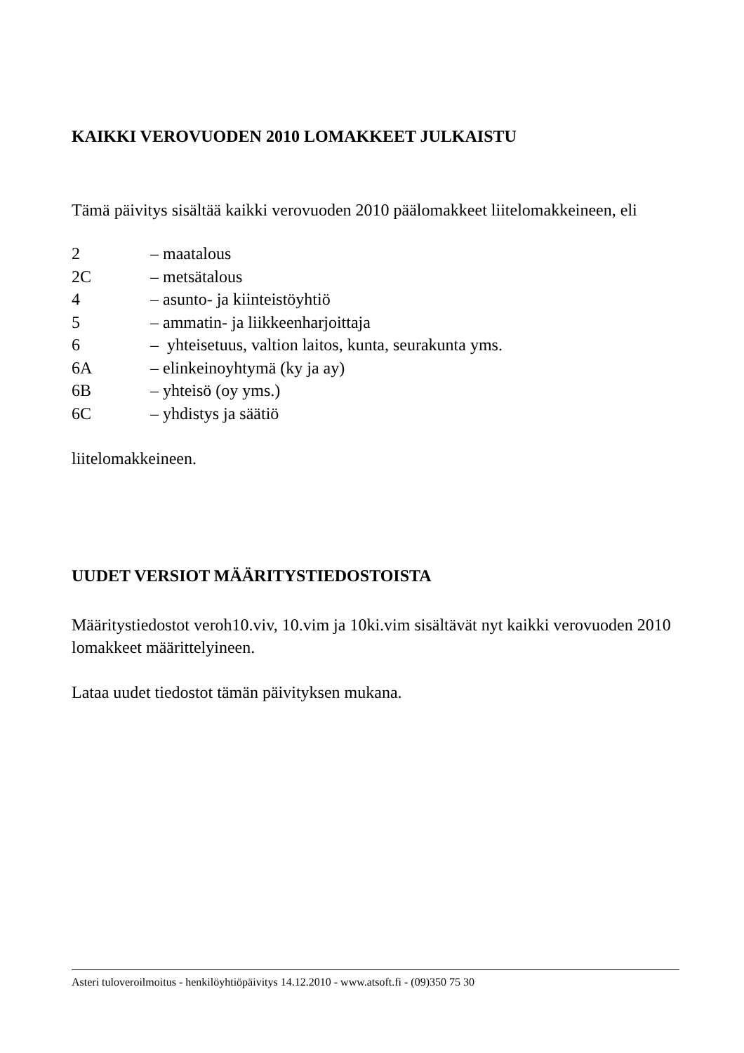KAIKKI VEROVUODEN 2010 LOMAKKEET JULKAISTU
Tämä päivitys sisältää kaikki verovuoden 2010 päälomakkeet liitelomakkeineen, eli
2 – maatalous
2C – metsätalous
4 – asunto- ja kiinteistöyhtiö
5 – ammatin- ja liikkeenharjoittaja
6 – yhteisetuus, valtion laitos, kunta, seurakunta yms.
6A – elinkeinoyhtymä (ky ja ay)
6B – yhteisö (oy yms.)
6C – yhdistys ja säätiö
liitelomakkeineen.
UUDET VERSIOT MÄÄRITYSTIEDOSTOISTA
Määritystiedostot veroh10.viv, 10.vim ja 10ki.vim sisältävät nyt kaikki verovuoden 2010 lomakkeet määrittelyineen.
Lataa uudet tiedostot tämän päivityksen mukana.
Asteri tuloveroilmoitus - henkilöyhtiöpäivitys 14.12.2010 - www.atsoft.fi - (09)350 75 30